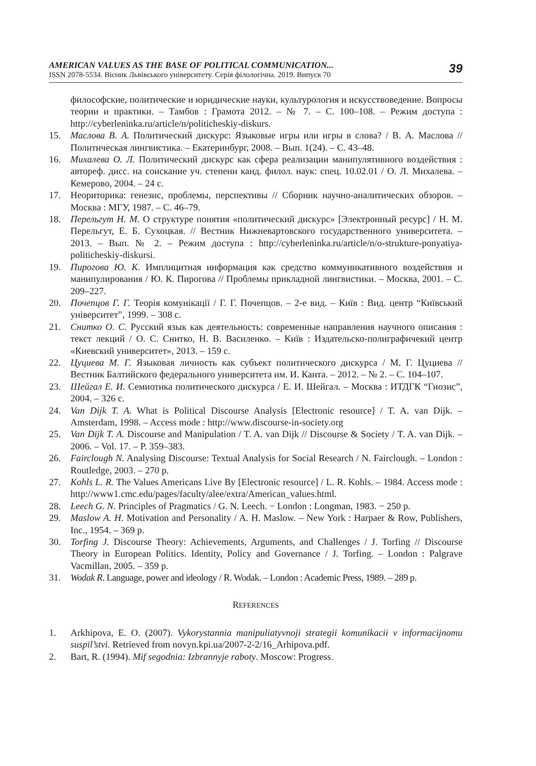AMERICAN VALUES AS THE BASE OF POLITICAL COMMUNICATION...
ISSN 2078-5534. Вісник Львівського університету. Серія філологічна. 2019. Випуск 70
39
философские, политические и юридические науки, культурология и искусствоведение. Вопросы теории и практики. – Тамбов : Грамота 2012. – № 7. – С. 100–108. – Режим доступа : http://cyberleninka.ru/article/n/politicheskiy-diskurs.
15. Маслова В. А. Политический дискурс: Языковые игры или игры в слова? / В. А. Маслова // Политическая лингвистика. – Екатеринбург, 2008. – Вып. 1(24). – С. 43–48.
16. Михалева О. Л. Политический дискурс как сфера реализации манипулятивного воздействия : автореф. дисс. на соискание уч. степени канд. филол. наук: спец. 10.02.01 / О. Л. Михалева. – Кемерово, 2004. – 24 с.
17. Неориторика: генезис, проблемы, перспективы // Сборник научно-аналитических обзоров. – Москва : МГУ, 1987. – С. 46–79.
18. Перельгут Н. М. О структуре понятия «политический дискурс» [Электронный ресурс] / Н. М. Перельгут, Е. Б. Сухоцкая. // Вестник Нижневартовского государственного университета. – 2013. – Вып. № 2. – Режим доступа : http://cyberleninka.ru/article/n/o-strukture-ponyatiya-politicheskiy-diskursi.
19. Пирогова Ю. К. Имплицитная информация как средство коммуникативного воздействия и манипулирования / Ю. К. Пирогова // Проблемы прикладной лингвистики. – Москва, 2001. – С. 209–227.
20. Почепцов Г. Г. Теорія комунікації / Г. Г. Почепцов. – 2-е вид. – Київ : Вид. центр “Київський університет”, 1999. – 308 с.
21. Снитко О. С. Русский язык как деятельность: современные направления научного описания : текст лекций / О. С. Снитко, Н. В. Василенко. – Київ : Издательско-полиграфичекий центр «Киевский университет», 2013. – 159 с.
22. Цуциева М. Г. Языковая личность как субъект политического дискурса / М. Г. Цуциева // Вестник Балтийского федерального университета им. И. Канта. – 2012. – № 2. – С. 104–107.
23. Шейгал Е. И. Семиотика политического дискурса / Е. И. Шейгал. – Москва : ИТДГК “Гнозис”, 2004. – 326 с.
24. Van Dijk T. A. What is Political Discourse Analysis [Electronic resource] / T. A. van Dijk. – Amsterdam, 1998. – Access mode : http://www.discourse-in-society.org
25. Van Dijk T. A. Discourse and Manipulation / T. A. van Dijk // Discourse & Society / T. A. van Dijk. – 2006. – Vol. 17. – P. 359–383.
26. Fairclough N. Analysing Discourse: Textual Analysis for Social Research / N. Fairclough. – London : Routledge, 2003. – 270 p.
27. Kohls L. R. The Values Americans Live By [Electronic resource] / L. R. Kohls. – 1984. Access mode : http://www1.cmc.edu/pages/faculty/alee/extra/American_values.html.
28. Leech G. N. Principles of Pragmatics / G. N. Leech. − London : Longman, 1983. − 250 p.
29. Maslow A. H. Motivation and Personality / A. H. Maslow. – New York : Harpaer & Row, Publishers, Inc., 1954. – 369 p.
30. Torfing J. Discourse Theory: Achievements, Arguments, and Challenges / J. Torfing // Discourse Theory in European Politics. Identity, Policy and Governance / J. Torfing. – London : Palgrave Vacmillan, 2005. – 359 p.
31. Wodak R. Language, power and ideology / R. Wodak. – London : Academic Press, 1989. – 289 p.
REFERENCES
1. Arkhipova, E. O. (2007). Vykorystannia manipuliatyvnoji strategii komunikacii v informacijnomu suspil’stvi. Retrieved from novyn.kpi.ua/2007-2-2/16_Arhipova.pdf.
2. Bart, R. (1994). Mif segodnia: Izbrannyje raboty. Moscow: Progress.